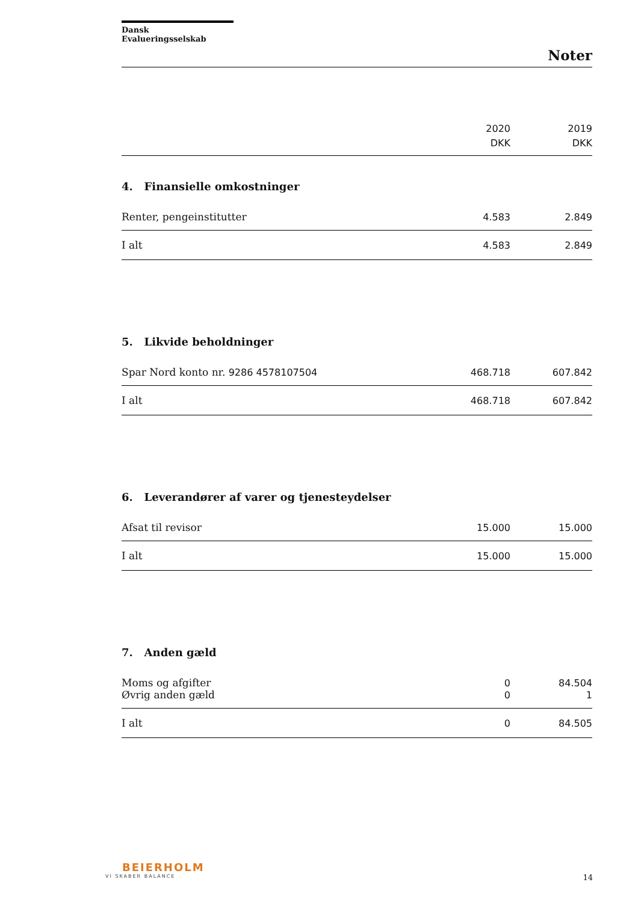Dansk Evalueringsselskab
Noter
| | 2020 DKK | 2019 DKK |
| --- | --- | --- |
4. Finansielle omkostninger
| Renter, pengeinstitutter | 4.583 | 2.849 |
| I alt | 4.583 | 2.849 |
5. Likvide beholdninger
| Spar Nord konto nr. 9286 4578107504 | 468.718 | 607.842 |
| I alt | 468.718 | 607.842 |
6. Leverandører af varer og tjenesteydelser
| Afsat til revisor | 15.000 | 15.000 |
| I alt | 15.000 | 15.000 |
7. Anden gæld
| Moms og afgifter | 0 | 84.504 |
| Øvrig anden gæld | 0 | 1 |
| I alt | 0 | 84.505 |
BEIERHOLM
VI SKABER BALANCE
14